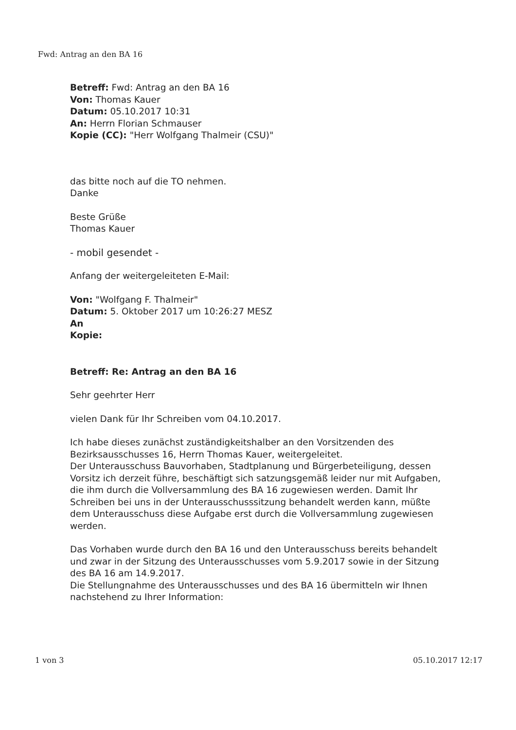Fwd: Antrag an den BA 16
Betreff: Fwd: Antrag an den BA 16
Von: Thomas Kauer
Datum: 05.10.2017 10:31
An: Herrn Florian Schmauser
Kopie (CC): "Herr Wolfgang Thalmeir (CSU)"
das bitte noch auf die TO nehmen.
Danke
Beste Grüße
Thomas Kauer
- mobil gesendet -
Anfang der weitergeleiteten E-Mail:
Von: "Wolfgang F. Thalmeir"
Datum: 5. Oktober 2017 um 10:26:27 MESZ
An
Kopie:
Betreff: Re: Antrag an den BA 16
Sehr geehrter Herr
vielen Dank für Ihr Schreiben vom 04.10.2017.
Ich habe dieses zunächst zuständigkeitshalber an den Vorsitzenden des Bezirksausschusses 16, Herrn Thomas Kauer, weitergeleitet.
Der Unterausschuss Bauvorhaben, Stadtplanung und Bürgerbeteiligung, dessen Vorsitz ich derzeit führe, beschäftigt sich satzungsgemäß leider nur mit Aufgaben, die ihm durch die Vollversammlung des BA 16 zugewiesen werden. Damit Ihr Schreiben bei uns in der Unterausschusssitzung behandelt werden kann, müßte dem Unterausschuss diese Aufgabe erst durch die Vollversammlung zugewiesen werden.
Das Vorhaben wurde durch den BA 16 und den Unterausschuss bereits behandelt und zwar in der Sitzung des Unterausschusses vom 5.9.2017 sowie in der Sitzung des BA 16 am 14.9.2017.
Die Stellungnahme des Unterausschusses und des BA 16 übermitteln wir Ihnen nachstehend zu Ihrer Information:
1 von 3 05.10.2017 12:17